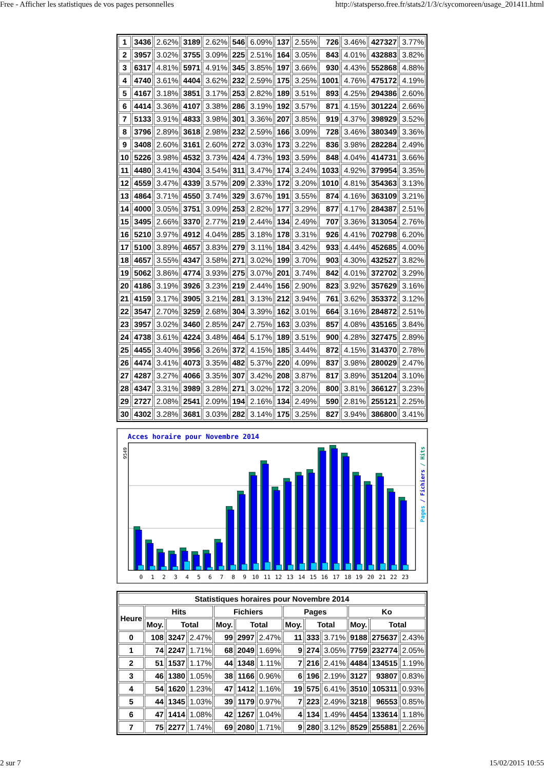Free - Afficher les statistiques de vos pages personnelles http://statsperso.free.fr/stats2/1/3/c/sycomoreen/usage_201411.html
| 1 | 3436 | 2.62% | 3189 | 2.62% | 546 | 6.09% | 137 | 2.55% | 726 | 3.46% | 427327 | 3.77% |
| 2 | 3957 | 3.02% | 3755 | 3.09% | 225 | 2.51% | 164 | 3.05% | 843 | 4.01% | 432883 | 3.82% |
| 3 | 6317 | 4.81% | 5971 | 4.91% | 345 | 3.85% | 197 | 3.66% | 930 | 4.43% | 552868 | 4.88% |
| 4 | 4740 | 3.61% | 4404 | 3.62% | 232 | 2.59% | 175 | 3.25% | 1001 | 4.76% | 475172 | 4.19% |
| 5 | 4167 | 3.18% | 3851 | 3.17% | 253 | 2.82% | 189 | 3.51% | 893 | 4.25% | 294386 | 2.60% |
| 6 | 4414 | 3.36% | 4107 | 3.38% | 286 | 3.19% | 192 | 3.57% | 871 | 4.15% | 301224 | 2.66% |
| 7 | 5133 | 3.91% | 4833 | 3.98% | 301 | 3.36% | 207 | 3.85% | 919 | 4.37% | 398929 | 3.52% |
| 8 | 3796 | 2.89% | 3618 | 2.98% | 232 | 2.59% | 166 | 3.09% | 728 | 3.46% | 380349 | 3.36% |
| 9 | 3408 | 2.60% | 3161 | 2.60% | 272 | 3.03% | 173 | 3.22% | 836 | 3.98% | 282284 | 2.49% |
| 10 | 5226 | 3.98% | 4532 | 3.73% | 424 | 4.73% | 193 | 3.59% | 848 | 4.04% | 414731 | 3.66% |
| 11 | 4480 | 3.41% | 4304 | 3.54% | 311 | 3.47% | 174 | 3.24% | 1033 | 4.92% | 379954 | 3.35% |
| 12 | 4559 | 3.47% | 4339 | 3.57% | 209 | 2.33% | 172 | 3.20% | 1010 | 4.81% | 354363 | 3.13% |
| 13 | 4864 | 3.71% | 4550 | 3.74% | 329 | 3.67% | 191 | 3.55% | 874 | 4.16% | 363109 | 3.21% |
| 14 | 4000 | 3.05% | 3751 | 3.09% | 253 | 2.82% | 177 | 3.29% | 877 | 4.17% | 284387 | 2.51% |
| 15 | 3495 | 2.66% | 3370 | 2.77% | 219 | 2.44% | 134 | 2.49% | 707 | 3.36% | 313054 | 2.76% |
| 16 | 5210 | 3.97% | 4912 | 4.04% | 285 | 3.18% | 178 | 3.31% | 926 | 4.41% | 702798 | 6.20% |
| 17 | 5100 | 3.89% | 4657 | 3.83% | 279 | 3.11% | 184 | 3.42% | 933 | 4.44% | 452685 | 4.00% |
| 18 | 4657 | 3.55% | 4347 | 3.58% | 271 | 3.02% | 199 | 3.70% | 903 | 4.30% | 432527 | 3.82% |
| 19 | 5062 | 3.86% | 4774 | 3.93% | 275 | 3.07% | 201 | 3.74% | 842 | 4.01% | 372702 | 3.29% |
| 20 | 4186 | 3.19% | 3926 | 3.23% | 219 | 2.44% | 156 | 2.90% | 823 | 3.92% | 357629 | 3.16% |
| 21 | 4159 | 3.17% | 3905 | 3.21% | 281 | 3.13% | 212 | 3.94% | 761 | 3.62% | 353372 | 3.12% |
| 22 | 3547 | 2.70% | 3259 | 2.68% | 304 | 3.39% | 162 | 3.01% | 664 | 3.16% | 284872 | 2.51% |
| 23 | 3957 | 3.02% | 3460 | 2.85% | 247 | 2.75% | 163 | 3.03% | 857 | 4.08% | 435165 | 3.84% |
| 24 | 4738 | 3.61% | 4224 | 3.48% | 464 | 5.17% | 189 | 3.51% | 900 | 4.28% | 327475 | 2.89% |
| 25 | 4455 | 3.40% | 3956 | 3.26% | 372 | 4.15% | 185 | 3.44% | 872 | 4.15% | 314370 | 2.78% |
| 26 | 4474 | 3.41% | 4073 | 3.35% | 482 | 5.37% | 220 | 4.09% | 837 | 3.98% | 280029 | 2.47% |
| 27 | 4287 | 3.27% | 4066 | 3.35% | 307 | 3.42% | 208 | 3.87% | 817 | 3.89% | 351204 | 3.10% |
| 28 | 4347 | 3.31% | 3989 | 3.28% | 271 | 3.02% | 172 | 3.20% | 800 | 3.81% | 366127 | 3.23% |
| 29 | 2727 | 2.08% | 2541 | 2.09% | 194 | 2.16% | 134 | 2.49% | 590 | 2.81% | 255121 | 2.25% |
| 30 | 4302 | 3.28% | 3681 | 3.03% | 282 | 3.14% | 175 | 3.25% | 827 | 3.94% | 386800 | 3.41% |
Acces horaire pour Novembre 2014
9549
Pages / Fichiers / Hits
0
1
2
3
4
5
6
7
8
9
10
11
12
13
14
15
16
17
18
19
20
21
22
23
| Statistiques horaires pour Novembre 2014 | | | | | | | | | | | | |
| --- | --- | --- | --- | --- | --- | --- | --- | --- | --- | --- | --- | --- |
| Heure | Hits | | | Fichiers | | | Pages | | | Ko | | |
| | Moy. | Total | | Moy. | Total | | Moy. | Total | | Moy. | Total | |
| 0 | 108 | 3247 | 2.47% | 99 | 2997 | 2.47% | 11 | 333 | 3.71% | 9188 | 275637 | 2.43% |
| 1 | 74 | 2247 | 1.71% | 68 | 2049 | 1.69% | 9 | 274 | 3.05% | 7759 | 232774 | 2.05% |
| 2 | 51 | 1537 | 1.17% | 44 | 1348 | 1.11% | 7 | 216 | 2.41% | 4484 | 134515 | 1.19% |
| 3 | 46 | 1380 | 1.05% | 38 | 1166 | 0.96% | 6 | 196 | 2.19% | 3127 | 93807 | 0.83% |
| 4 | 54 | 1620 | 1.23% | 47 | 1412 | 1.16% | 19 | 575 | 6.41% | 3510 | 105311 | 0.93% |
| 5 | 44 | 1345 | 1.03% | 39 | 1179 | 0.97% | 7 | 223 | 2.49% | 3218 | 96553 | 0.85% |
| 6 | 47 | 1414 | 1.08% | 42 | 1267 | 1.04% | 4 | 134 | 1.49% | 4454 | 133614 | 1.18% |
| 7 | 75 | 2277 | 1.74% | 69 | 2080 | 1.71% | 9 | 280 | 3.12% | 8529 | 255881 | 2.26% |
2 sur 7 15/02/2015 10:55